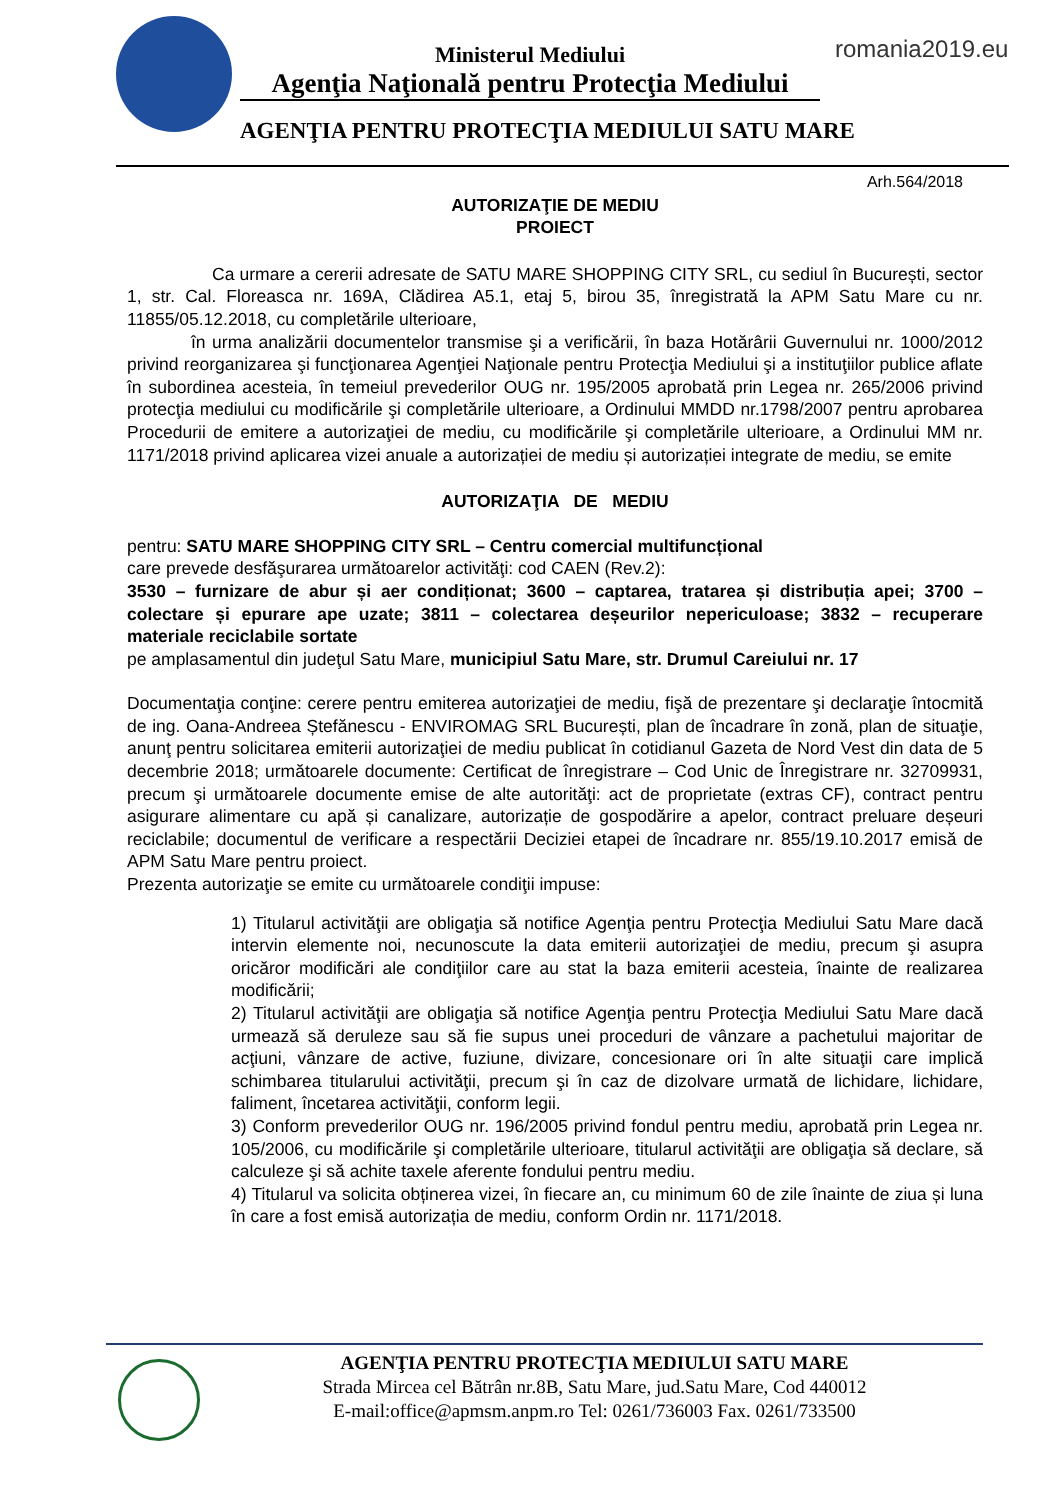Ministerul Mediului
Agenţia Naţională pentru Protecţia Mediului
romania2019.eu
AGENŢIA PENTRU PROTECŢIA MEDIULUI SATU MARE
Arh.564/2018
AUTORIZAŢIE DE MEDIU
PROIECT
Ca urmare a cererii adresate de SATU MARE SHOPPING CITY SRL, cu sediul în București, sector 1, str. Cal. Floreasca nr. 169A, Clădirea A5.1, etaj 5, birou 35, înregistrată la APM Satu Mare cu nr. 11855/05.12.2018, cu completările ulterioare,
în urma analizării documentelor transmise şi a verificării, în baza Hotărârii Guvernului nr. 1000/2012 privind reorganizarea şi funcţionarea Agenţiei Naţionale pentru Protecţia Mediului şi a instituţiilor publice aflate în subordinea acesteia, în temeiul prevederilor OUG nr. 195/2005 aprobată prin Legea nr. 265/2006 privind protecţia mediului cu modificările şi completările ulterioare, a Ordinului MMDD nr.1798/2007 pentru aprobarea Procedurii de emitere a autorizaţiei de mediu, cu modificările şi completările ulterioare, a Ordinului MM nr. 1171/2018 privind aplicarea vizei anuale a autorizației de mediu și autorizației integrate de mediu, se emite
AUTORIZAŢIA DE MEDIU
pentru: SATU MARE SHOPPING CITY SRL – Centru comercial multifuncțional
care prevede desfăşurarea următoarelor activităţi: cod CAEN (Rev.2):
3530 – furnizare de abur și aer condiționat; 3600 – captarea, tratarea și distribuția apei; 3700 – colectare și epurare ape uzate; 3811 – colectarea deșeurilor nepericuloase; 3832 – recuperare materiale reciclabile sortate
pe amplasamentul din judeţul Satu Mare, municipiul Satu Mare, str. Drumul Careiului nr. 17
Documentaţia conţine: cerere pentru emiterea autorizaţiei de mediu, fişă de prezentare şi declaraţie întocmită de ing. Oana-Andreea Ștefănescu - ENVIROMAG SRL București, plan de încadrare în zonă, plan de situaţie, anunţ pentru solicitarea emiterii autorizaţiei de mediu publicat în cotidianul Gazeta de Nord Vest din data de 5 decembrie 2018; următoarele documente: Certificat de înregistrare – Cod Unic de Înregistrare nr. 32709931, precum şi următoarele documente emise de alte autorităţi: act de proprietate (extras CF), contract pentru asigurare alimentare cu apă și canalizare, autorizație de gospodărire a apelor, contract preluare deșeuri reciclabile; documentul de verificare a respectării Deciziei etapei de încadrare nr. 855/19.10.2017 emisă de APM Satu Mare pentru proiect.
Prezenta autorizaţie se emite cu următoarele condiţii impuse:
1) Titularul activităţii are obligaţia să notifice Agenţia pentru Protecţia Mediului Satu Mare dacă intervin elemente noi, necunoscute la data emiterii autorizaţiei de mediu, precum şi asupra oricăror modificări ale condiţiilor care au stat la baza emiterii acesteia, înainte de realizarea modificării;
2) Titularul activităţii are obligaţia să notifice Agenţia pentru Protecţia Mediului Satu Mare dacă urmează să deruleze sau să fie supus unei proceduri de vânzare a pachetului majoritar de acţiuni, vânzare de active, fuziune, divizare, concesionare ori în alte situaţii care implică schimbarea titularului activităţii, precum şi în caz de dizolvare urmată de lichidare, lichidare, faliment, încetarea activităţii, conform legii.
3) Conform prevederilor OUG nr. 196/2005 privind fondul pentru mediu, aprobată prin Legea nr. 105/2006, cu modificările şi completările ulterioare, titularul activităţii are obligaţia să declare, să calculeze şi să achite taxele aferente fondului pentru mediu.
4) Titularul va solicita obținerea vizei, în fiecare an, cu minimum 60 de zile înainte de ziua și luna în care a fost emisă autorizația de mediu, conform Ordin nr. 1171/2018.
AGENŢIA PENTRU PROTECŢIA MEDIULUI SATU MARE
Strada Mircea cel Bătrân nr.8B, Satu Mare, jud.Satu Mare, Cod 440012
E-mail:office@apmsm.anpm.ro Tel: 0261/736003 Fax. 0261/733500